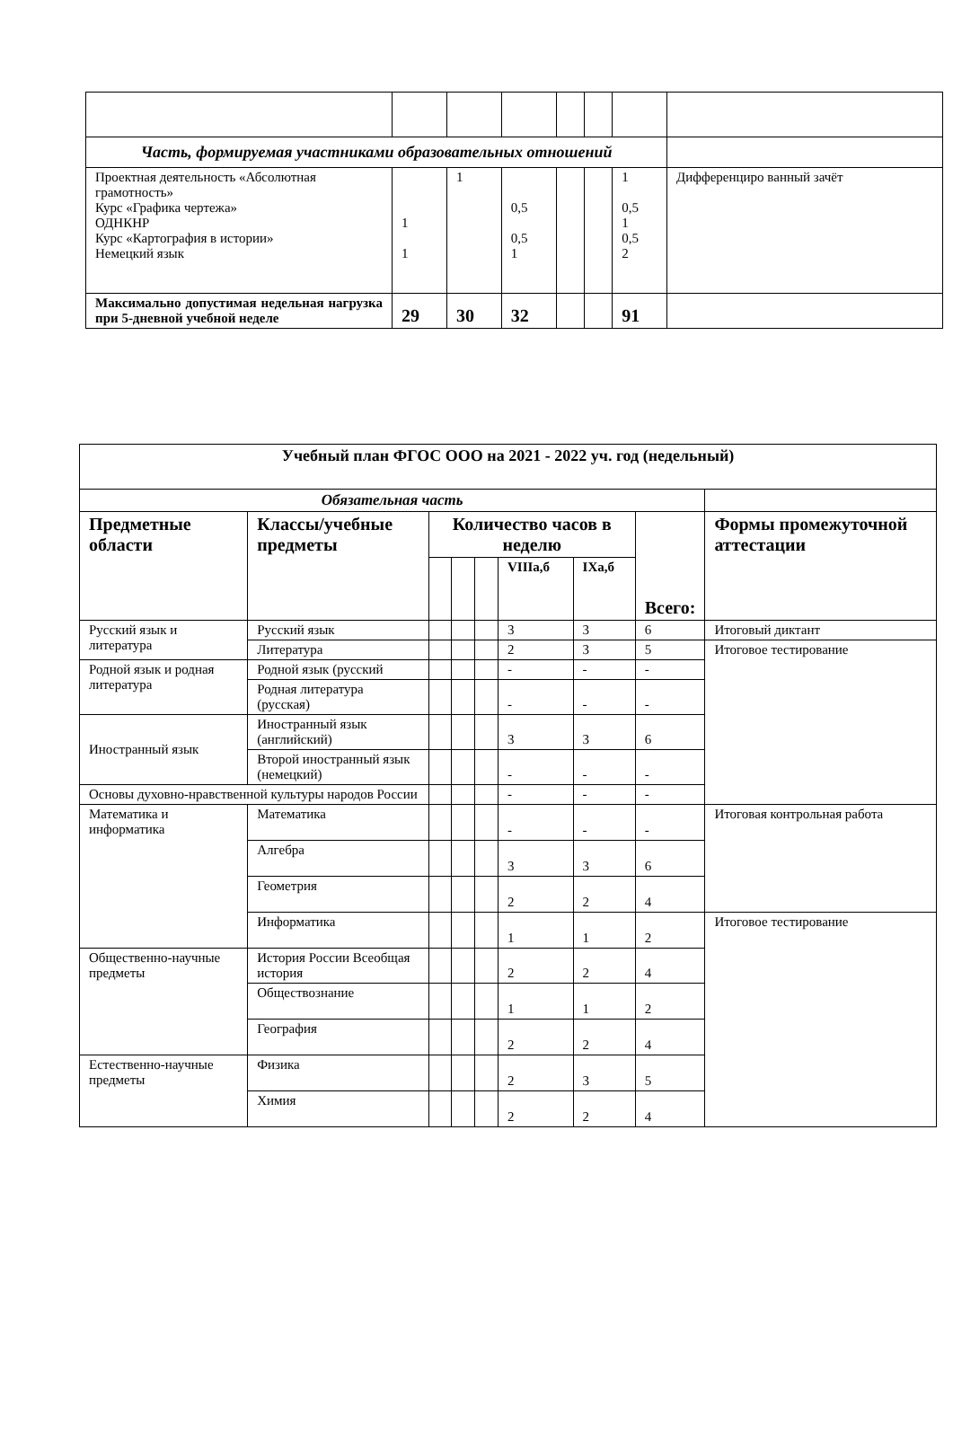| Часть, формируемая участниками образовательных отношений | | | | | | | |
| Проектная деятельность «Абсолютная грамотность» Курс «Графика чертежа» ОДНКНР Курс «Картография в истории» Немецкий язык | 1 1 | 1 | 0,5 0,5 1 | | | 1 0,5 1 0,5 2 | Дифференциро ванный зачёт |
| Максимально допустимая недельная нагрузка при 5-дневной учебной неделе | 29 | 30 | 32 | | | 91 | |
| Учебный план ФГОС ООО на 2021 - 2022 уч. год (недельный) | | | | | | | | |
| Обязательная часть | | | | | | | | |
| Предметные области | Классы/учебные предметы | Количество часов в неделю | | | | | Всего: | Формы промежуточной аттестации |
| | | | | | VIIIа,б | IXа,б | | |
| Русский язык и литература | Русский язык | | | | 3 | 3 | 6 | Итоговый диктант |
| | Литература | | | | 2 | 3 | 5 | Итоговое тестирование |
| Родной язык и родная литература | Родной язык (русский | | | | - | - | - | |
| | Родная литература (русская) | | | | - | - | - | |
| Иностранный язык | Иностранный язык (английский) | | | | 3 | 3 | 6 | |
| | Второй иностранный язык (немецкий) | | | | - | - | - | |
| Основы духовно-нравственной культуры народов России | | | | | - | - | - | |
| Математика и информатика | Математика | | | | - | - | - | Итоговая контрольная работа |
| | Алгебра | | | | 3 | 3 | 6 | |
| | Геометрия | | | | 2 | 2 | 4 | |
| | Информатика | | | | 1 | 1 | 2 | Итоговое тестирование |
| Общественно-научные предметы | История России Всеобщая история | | | | 2 | 2 | 4 | |
| | Обществознание | | | | 1 | 1 | 2 | |
| | География | | | | 2 | 2 | 4 | |
| Естественно-научные предметы | Физика | | | | 2 | 3 | 5 | |
| | Химия | | | | 2 | 2 | 4 | |